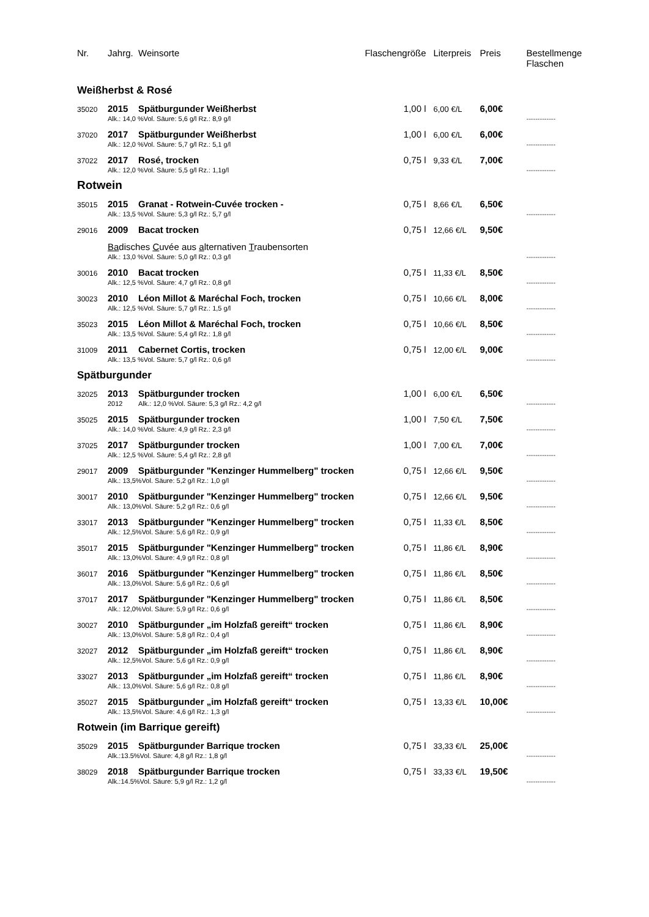| Nr. | Jahrg. | Weinsorte | Flaschengröße | Literpreis | Preis | Bestellmenge Flaschen |
| --- | --- | --- | --- | --- | --- | --- |
| Weißherbst & Rosé | | | | | | |
| 35020 | 2015 | Spätburgunder Weißherbst | 1,00 l | 6,00 €/L | 6,00€ | |
| | Alk.: 14,0 %Vol. Säure: 5,6 g/l Rz.: 8,9 g/l | | | | | ------------- |
| 37020 | 2017 | Spätburgunder Weißherbst | 1,00 l | 6,00 €/L | 6,00€ | |
| | Alk.: 12,0 %Vol. Säure: 5,7 g/l Rz.: 5,1 g/l | | | | | ------------- |
| 37022 | 2017 | Rosé, trocken | 0,75 l | 9,33 €/L | 7,00€ | |
| | Alk.: 12,0 %Vol. Säure: 5,5 g/l Rz.: 1,1g/l | | | | | ------------- |
| Rotwein | | | | | | |
| 35015 | 2015 | Granat - Rotwein-Cuvée trocken - | 0,75 l | 8,66 €/L | 6,50€ | |
| | Alk.: 13,5 %Vol. Säure: 5,3 g/l Rz.: 5,7 g/l | | | | | ------------- |
| 29016 | 2009 | Bacat trocken | 0,75 l | 12,66 €/L | 9,50€ | |
| | Ba disches C uvée aus a lternativen T raubensorten | | | | | |
| | Alk.: 13,0 %Vol. Säure: 5,0 g/l Rz.: 0,3 g/l | | | | | ------------- |
| 30016 | 2010 | Bacat trocken | 0,75 l | 11,33 €/L | 8,50€ | |
| | Alk.: 12,5 %Vol. Säure: 4,7 g/l Rz.: 0,8 g/l | | | | | ------------- |
| 30023 | 2010 | Léon Millot & Maréchal Foch, trocken | 0,75 l | 10,66 €/L | 8,00€ | |
| | Alk.: 12,5 %Vol. Säure: 5,7 g/l Rz.: 1,5 g/l | | | | | ------------- |
| 35023 | 2015 | Léon Millot & Maréchal Foch, trocken | 0,75 l | 10,66 €/L | 8,50€ | |
| | Alk.: 13,5 %Vol. Säure: 5,4 g/l Rz.: 1,8 g/l | | | | | ------------- |
| 31009 | 2011 | Cabernet Cortis, trocken | 0,75 l | 12,00 €/L | 9,00€ | |
| | Alk.: 13,5 %Vol. Säure: 5,7 g/l Rz.: 0,6 g/l | | | | | ------------- |
| Spätburgunder | | | | | | |
| 32025 | 2013 | Spätburgunder trocken | 1,00 l | 6,00 €/L | 6,50€ | |
| | 2012 | Alk.: 12,0 %Vol. Säure: 5,3 g/l Rz.: 4,2 g/l | | | | ------------- |
| 35025 | 2015 | Spätburgunder trocken | 1,00 l | 7,50 €/L | 7,50€ | |
| | Alk.: 14,0 %Vol. Säure: 4,9 g/l Rz.: 2,3 g/l | | | | | ------------- |
| 37025 | 2017 | Spätburgunder trocken | 1,00 l | 7,00 €/L | 7,00€ | |
| | Alk.: 12,5 %Vol. Säure: 5,4 g/l Rz.: 2,8 g/l | | | | | ------------- |
| 29017 | 2009 | Spätburgunder "Kenzinger Hummelberg" trocken | 0,75 l | 12,66 €/L | 9,50€ | |
| | Alk.: 13,5%Vol. Säure: 5,2 g/l Rz.: 1,0 g/l | | | | | ------------- |
| 30017 | 2010 | Spätburgunder "Kenzinger Hummelberg" trocken | 0,75 l | 12,66 €/L | 9,50€ | |
| | Alk.: 13,0%Vol. Säure: 5,2 g/l Rz.: 0,6 g/l | | | | | ------------- |
| 33017 | 2013 | Spätburgunder "Kenzinger Hummelberg" trocken | 0,75 l | 11,33 €/L | 8,50€ | |
| | Alk.: 12,5%Vol. Säure: 5,6 g/l Rz.: 0,9 g/l | | | | | ------------- |
| 35017 | 2015 | Spätburgunder "Kenzinger Hummelberg" trocken | 0,75 l | 11,86 €/L | 8,90€ | |
| | Alk.: 13,0%Vol. Säure: 4,9 g/l Rz.: 0,8 g/l | | | | | ------------- |
| 36017 | 2016 | Spätburgunder "Kenzinger Hummelberg" trocken | 0,75 l | 11,86 €/L | 8,50€ | |
| | Alk.: 13,0%Vol. Säure: 5,6 g/l Rz.: 0,6 g/l | | | | | ------------- |
| 37017 | 2017 | Spätburgunder "Kenzinger Hummelberg" trocken | 0,75 l | 11,86 €/L | 8,50€ | |
| | Alk.: 12,0%Vol. Säure: 5,9 g/l Rz.: 0,6 g/l | | | | | ------------- |
| 30027 | 2010 | Spätburgunder „im Holzfaß gereift“ trocken | 0,75 l | 11,86 €/L | 8,90€ | |
| | Alk.: 13,0%Vol. Säure: 5,8 g/l Rz.: 0,4 g/l | | | | | ------------- |
| 32027 | 2012 | Spätburgunder „im Holzfaß gereift“ trocken | 0,75 l | 11,86 €/L | 8,90€ | |
| | Alk.: 12,5%Vol. Säure: 5,6 g/l Rz.: 0,9 g/l | | | | | ------------- |
| 33027 | 2013 | Spätburgunder „im Holzfaß gereift“ trocken | 0,75 l | 11,86 €/L | 8,90€ | |
| | Alk.: 13,0%Vol. Säure: 5,6 g/l Rz.: 0,8 g/l | | | | | ------------- |
| 35027 | 2015 | Spätburgunder „im Holzfaß gereift“ trocken | 0,75 l | 13,33 €/L | 10,00€ | |
| | Alk.: 13,5%Vol. Säure: 4,6 g/l Rz.: 1,3 g/l | | | | | ------------- |
| Rotwein (im Barrique gereift) | | | | | | |
| 35029 | 2015 | Spätburgunder Barrique trocken | 0,75 l | 33,33 €/L | 25,00€ | |
| | Alk.:13.5%Vol. Säure: 4,8 g/l Rz.: 1,8 g/l | | | | | ------------- |
| 38029 | 2018 | Spätburgunder Barrique trocken | 0,75 l | 33,33 €/L | 19,50€ | |
| | Alk.:14.5%Vol. Säure: 5,9 g/l Rz.: 1,2 g/l | | | | | ------------- |